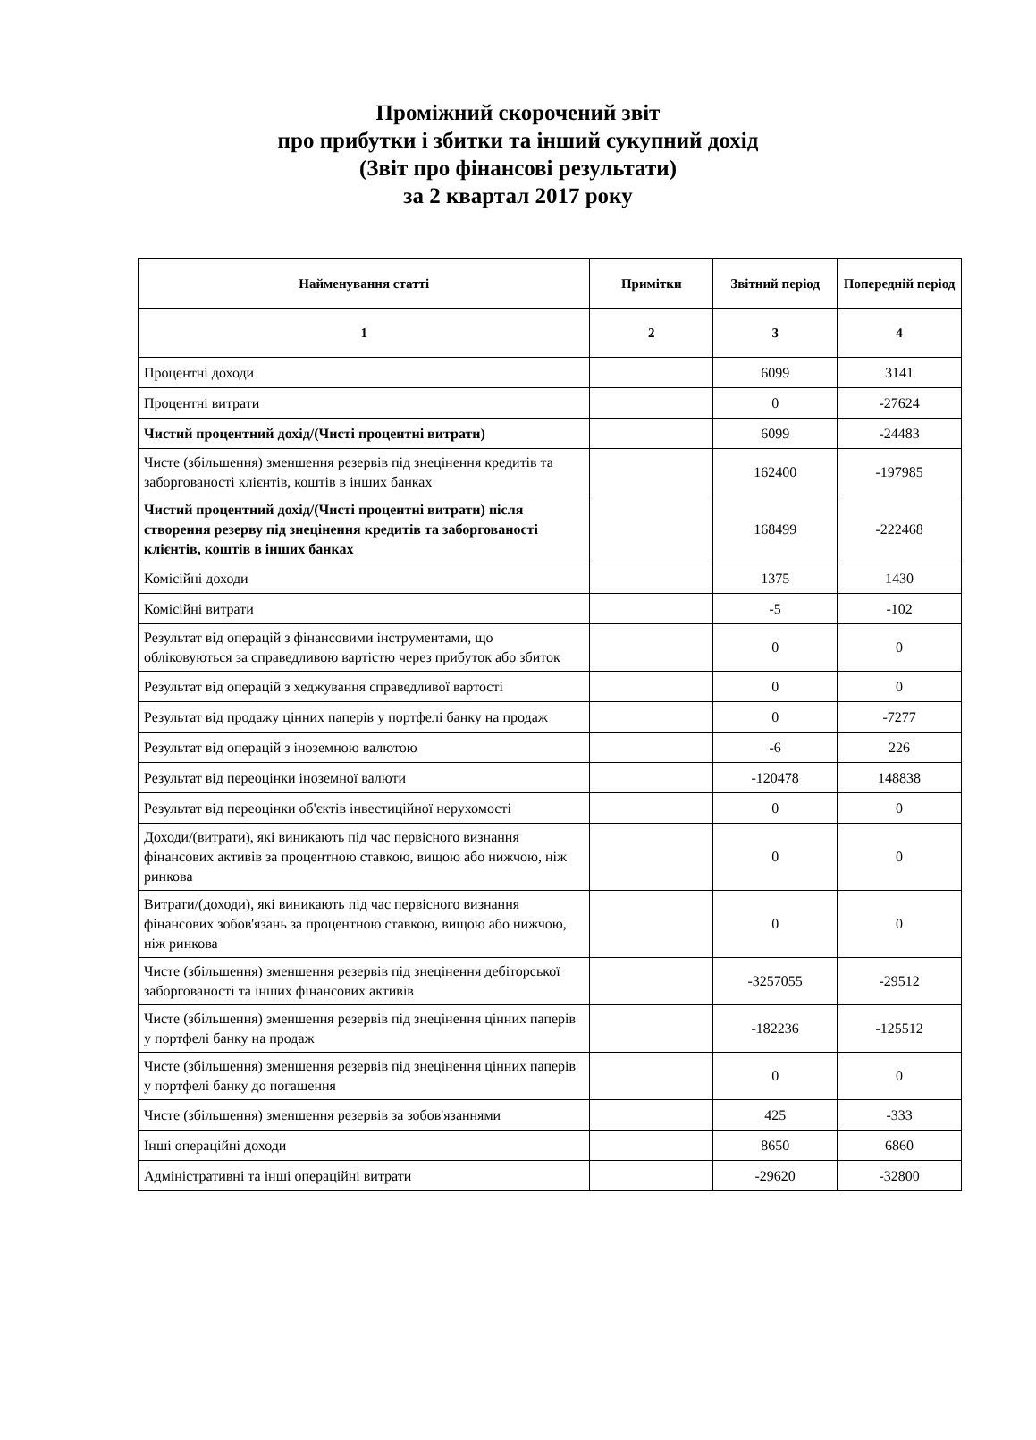Проміжний скорочений звіт
про прибутки і збитки та інший сукупний дохід
(Звіт про фінансові результати)
за 2 квартал 2017 року
| Найменування статті | Примітки | Звітний період | Попередній період |
| --- | --- | --- | --- |
| 1 | 2 | 3 | 4 |
| Процентні доходи | | 6099 | 3141 |
| Процентні витрати | | 0 | -27624 |
| Чистий процентний дохід/(Чисті процентні витрати) | | 6099 | -24483 |
| Чисте (збільшення) зменшення резервів під знецінення кредитів та заборгованості клієнтів, коштів в інших банках | | 162400 | -197985 |
| Чистий процентний дохід/(Чисті процентні витрати) після створення резерву під знецінення кредитів та заборгованості клієнтів, коштів в інших банках | | 168499 | -222468 |
| Комісійні доходи | | 1375 | 1430 |
| Комісійні витрати | | -5 | -102 |
| Результат від операцій з фінансовими інструментами, що обліковуються за справедливою вартістю через прибуток або збиток | | 0 | 0 |
| Результат від операцій з хеджування справедливої вартості | | 0 | 0 |
| Результат від продажу цінних паперів у портфелі банку на продаж | | 0 | -7277 |
| Результат від операцій з іноземною валютою | | -6 | 226 |
| Результат від переоцінки іноземної валюти | | -120478 | 148838 |
| Результат від переоцінки об'єктів інвестиційної нерухомості | | 0 | 0 |
| Доходи/(витрати), які виникають під час первісного визнання фінансових активів за процентною ставкою, вищою або нижчою, ніж ринкова | | 0 | 0 |
| Витрати/(доходи), які виникають під час первісного визнання фінансових зобов'язань за процентною ставкою, вищою або нижчою, ніж ринкова | | 0 | 0 |
| Чисте (збільшення) зменшення резервів під знецінення дебіторської заборгованості та інших фінансових активів | | -3257055 | -29512 |
| Чисте (збільшення) зменшення резервів під знецінення цінних паперів у портфелі банку на продаж | | -182236 | -125512 |
| Чисте (збільшення) зменшення резервів під знецінення цінних паперів у портфелі банку до погашення | | 0 | 0 |
| Чисте (збільшення) зменшення резервів за зобов'язаннями | | 425 | -333 |
| Інші операційні доходи | | 8650 | 6860 |
| Адміністративні та інші операційні витрати | | -29620 | -32800 |